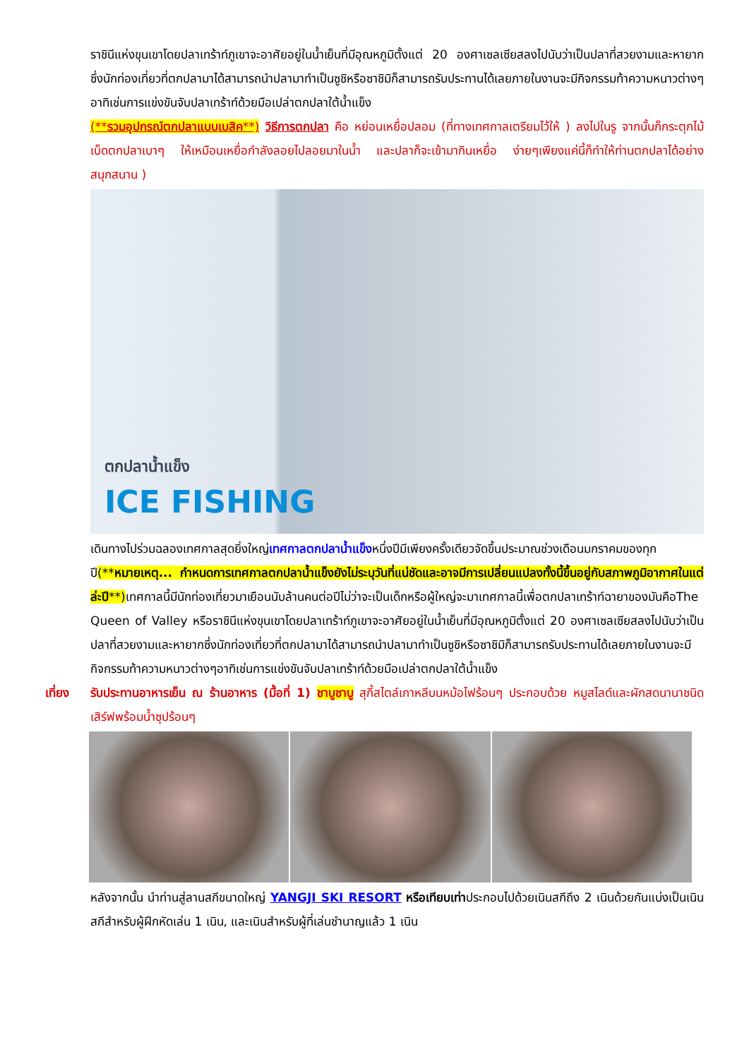ราชินีแห่งขุนเขาโดยปลาเทร้าท์ภูเขาจะอาศัยอยู่ในน้ำเย็นที่มีอุณหภูมิตั้งแต่ 20 องศาเซลเซียสลงไปนับว่าเป็นปลาที่สวยงามและหายากซึ่งนักท่องเที่ยวที่ตกปลามาได้สามารถนำปลามาทำเป็นซูชิหรือซาชิมิก็สามารถรับประทานได้เลยภายในงานจะมีกิจกรรมท้าความหนาวต่างๆอาทิเช่นการแข่งขันจับปลาเทร้าท์ด้วยมือเปล่าตกปลาใต้น้ำแข็ง
(**รวมอุปกรณ์ตกปลาแบบเบสิค**) วิธีการตกปลา คือ หย่อนเหยื่อปลอม (ที่ทางเทศกาลเตรียมไว้ให้ ) ลงไปในรู จากนั้นก็กระตุกไม้เบ็ดตกปลาเบาๆ ให้เหมือนเหยื่อกำลังลอยไปลอยมาในน้ำ และปลาก็จะเข้ามากินเหยื่อ ง่ายๆเพียงแค่นี้ก็ทำให้ท่านตกปลาได้อย่างสนุกสนาน )
ตกปลาน้ำแข็ง
ICE FISHING
เดินทางไปร่วมฉลองเทศกาลสุดยิ่งใหญ่เทศกาลตกปลาน้ำแข็งหนึ่งปีมีเพียงครั้งเดียวจัดขึ้นประมาณช่วงเดือนมกราคมของทุกปี(**หมายเหตุ... กำหนดการเทศกาลตกปลาน้ำแข็งยังไม่ระบุวันที่แน่ชัดและอาจมีการเปลี่ยนแปลงทั้งนี้ขึ้นอยู่กับสภาพภูมิอากาศในแต่ล่ะปี**) เทศกาลนี้มีนักท่องเที่ยวมาเยือนนับล้านคนต่อปีไม่ว่าจะเป็นเด็กหรือผู้ใหญ่จะมาเทศกาลนี้เพื่อตกปลาเทร้าท์ฉายาของมันคือThe Queen of Valley หรือราชินีแห่งขุนเขาโดยปลาเทร้าท์ภูเขาจะอาศัยอยู่ในน้ำเย็นที่มีอุณหภูมิตั้งแต่ 20 องศาเซลเซียสลงไปนับว่าเป็นปลาที่สวยงามและหายากซึ่งนักท่องเที่ยวที่ตกปลามาได้สามารถนำปลามาทำเป็นซูชิหรือซาชิมิก็สามารถรับประทานได้เลยภายในงานจะมีกิจกรรมท้าความหนาวต่างๆอาทิเช่นการแข่งขันจับปลาเทร้าท์ด้วยมือเปล่าตกปลาใต้น้ำแข็ง
เที่ยง รับประทานอาหารเย็น ณ ร้านอาหาร (มื้อที่ 1) ชาบูชาบู สุกี้สไตล์เกาหลีบนหม้อไฟร้อนๆ ประกอบด้วย หมูสไลด์และผักสดนานาชนิด เสิร์ฟพร้อมน้ำซุปร้อนๆ
หลังจากนั้น นำท่านสู่ลานสกีขนาดใหญ่ YANGJI SKI RESORT หรือเทียบเท่าประกอบไปด้วยเนินสกีถึง 2 เนินด้วยกันแบ่งเป็นเนินสกีสำหรับผู้ฝึกหัดเล่น 1 เนิน, และเนินสำหรับผู้ที่เล่นชำนาญแล้ว 1 เนิน